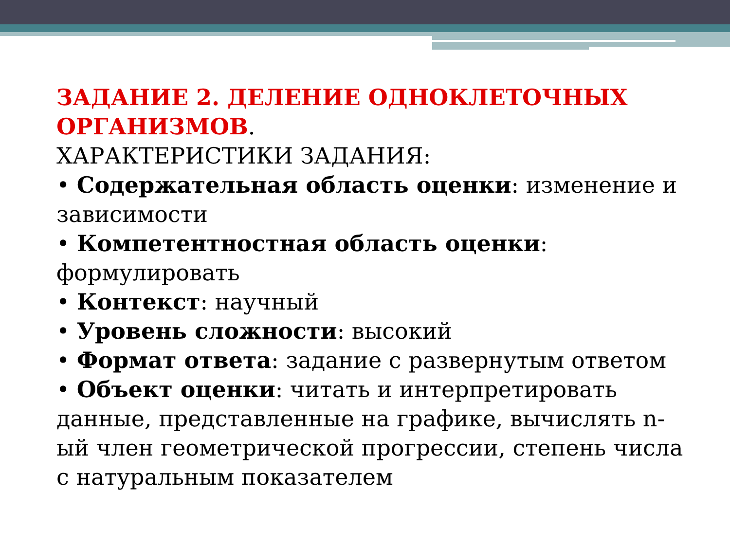ЗАДАНИЕ 2. ДЕЛЕНИЕ ОДНОКЛЕТОЧНЫХ ОРГАНИЗМОВ.
ХАРАКТЕРИСТИКИ ЗАДАНИЯ:
• Содержательная область оценки: изменение и зависимости
• Компетентностная область оценки: формулировать
• Контекст: научный
• Уровень сложности: высокий
• Формат ответа: задание с развернутым ответом
• Объект оценки: читать и интерпретировать данные, представленные на графике, вычислять n-ый член геометрической прогрессии, степень числа с натуральным показателем